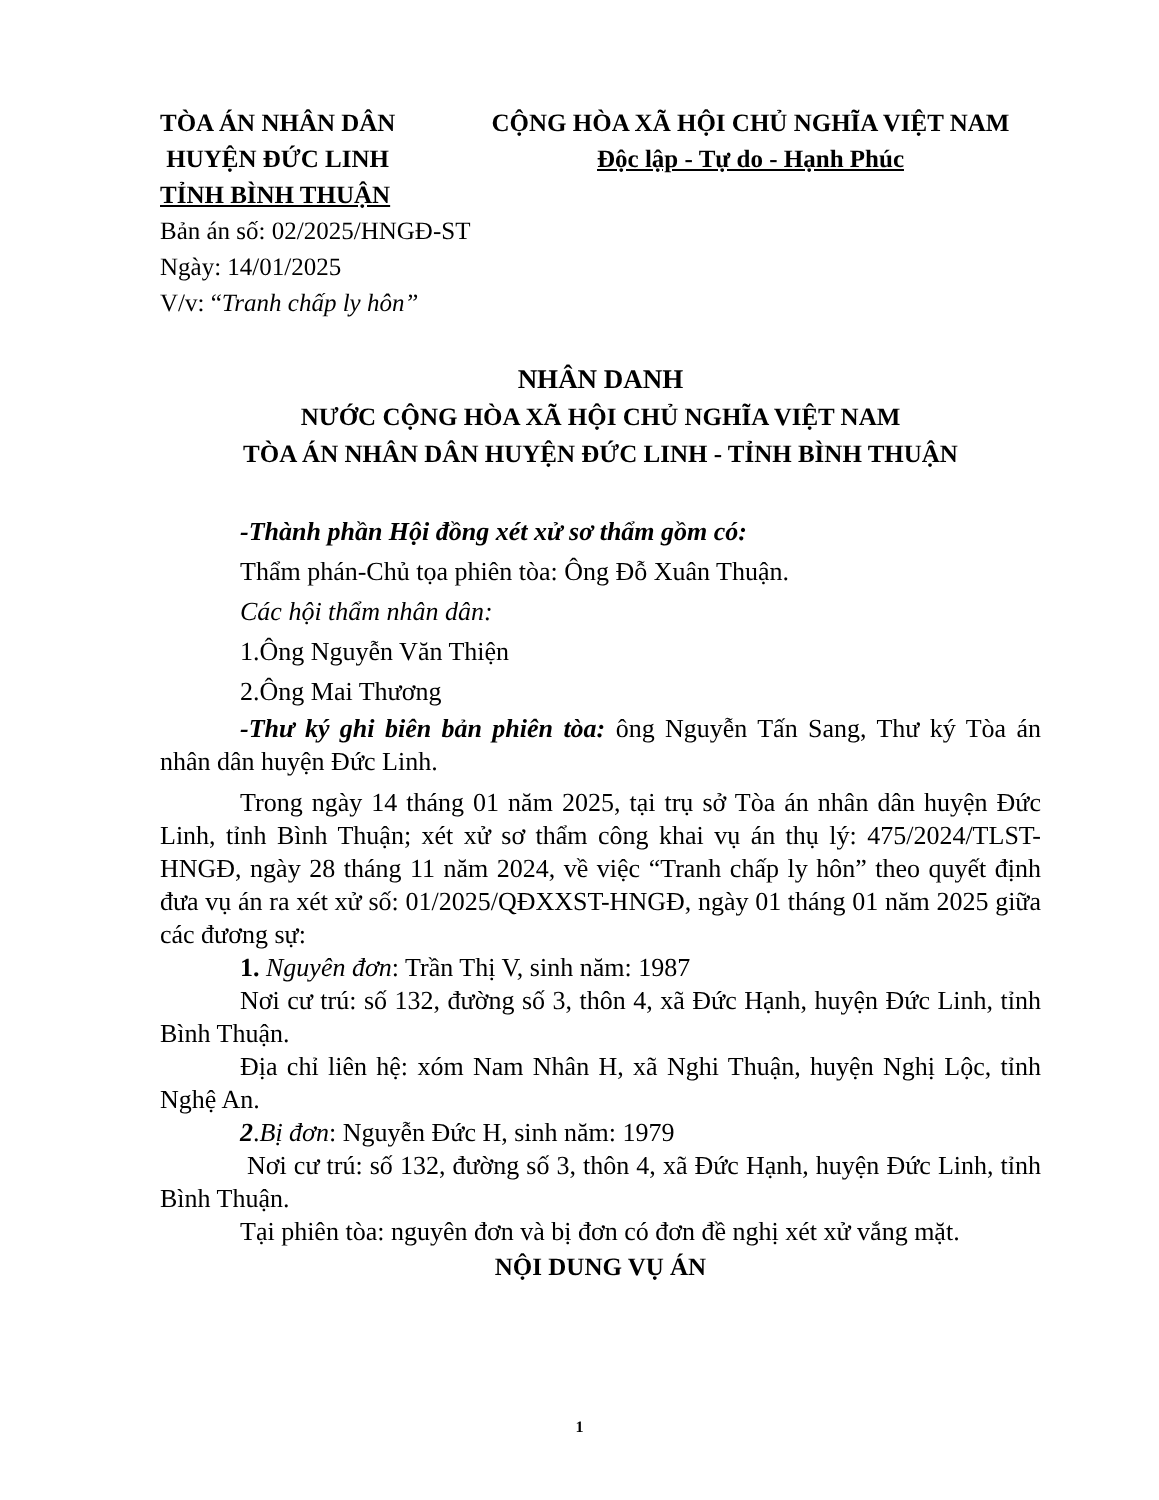TÒA ÁN NHÂN DÂN
HUYỆN ĐỨC LINH
TỈNH BÌNH THUẬN
CỘNG HÒA XÃ HỘI CHỦ NGHĨA VIỆT NAM
Độc lập - Tự do - Hạnh Phúc
Bản án số: 02/2025/HNGĐ-ST
Ngày: 14/01/2025
V/v: “Tranh chấp ly hôn”
NHÂN DANH
NƯỚC CỘNG HÒA XÃ HỘI CHỦ NGHĨA VIỆT NAM
TÒA ÁN NHÂN DÂN HUYỆN ĐỨC LINH - TỈNH BÌNH THUẬN
-Thành phần Hội đồng xét xử sơ thẩm gồm có:
Thẩm phán-Chủ tọa phiên tòa: Ông Đỗ Xuân Thuận.
Các hội thẩm nhân dân:
1.Ông Nguyễn Văn Thiện
2.Ông Mai Thương
-Thư ký ghi biên bản phiên tòa: ông Nguyễn Tấn Sang, Thư ký Tòa án nhân dân huyện Đức Linh.
Trong ngày 14 tháng 01 năm 2025, tại trụ sở Tòa án nhân dân huyện Đức Linh, tỉnh Bình Thuận; xét xử sơ thẩm công khai vụ án thụ lý: 475/2024/TLST-HNGĐ, ngày 28 tháng 11 năm 2024, về việc “Tranh chấp ly hôn” theo quyết định đưa vụ án ra xét xử số: 01/2025/QĐXXST-HNGĐ, ngày 01 tháng 01 năm 2025 giữa các đương sự:
1. Nguyên đơn: Trần Thị V, sinh năm: 1987
Nơi cư trú: số 132, đường số 3, thôn 4, xã Đức Hạnh, huyện Đức Linh, tỉnh Bình Thuận.
Địa chỉ liên hệ: xóm Nam Nhân H, xã Nghi Thuận, huyện Nghị Lộc, tỉnh Nghệ An.
2.Bị đơn: Nguyễn Đức H, sinh năm: 1979
Nơi cư trú: số 132, đường số 3, thôn 4, xã Đức Hạnh, huyện Đức Linh, tỉnh Bình Thuận.
Tại phiên tòa: nguyên đơn và bị đơn có đơn đề nghị xét xử vắng mặt.
NỘI DUNG VỤ ÁN
1